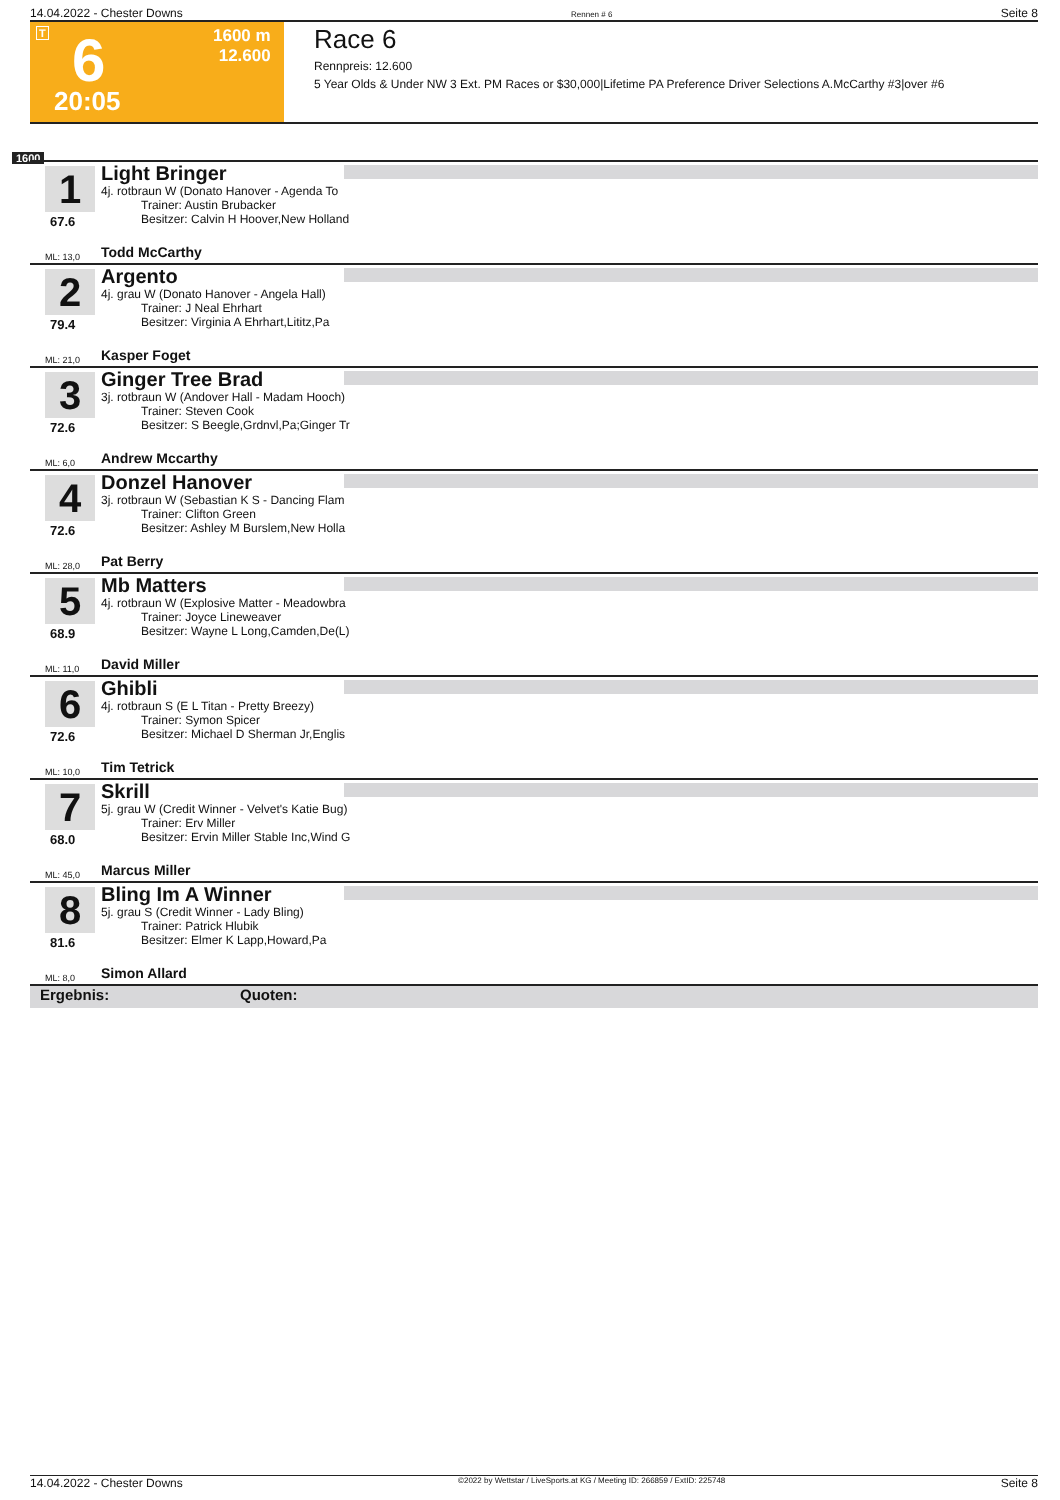14.04.2022 - Chester Downs Rennen # 6 Seite 8
T 6 1600 m
12.600
20:05
Race 6
Rennpreis: 12.600
5 Year Olds & Under NW 3 Ext. PM Races or $30,000|Lifetime PA Preference Driver Selections A.McCarthy #3|over #6
1600
1
67.6
Light Bringer
4j. rotbraun W (Donato Hanover - Agenda To
Trainer: Austin Brubacker
Besitzer: Calvin H Hoover,New Holland
ML: 13,0 Todd McCarthy
2
79.4
Argento
4j. grau W (Donato Hanover - Angela Hall)
Trainer: J Neal Ehrhart
Besitzer: Virginia A Ehrhart,Lititz,Pa
ML: 21,0 Kasper Foget
3
72.6
Ginger Tree Brad
3j. rotbraun W (Andover Hall - Madam Hooch)
Trainer: Steven Cook
Besitzer: S Beegle,Grdnvl,Pa;Ginger Tr
ML: 6,0 Andrew Mccarthy
4
72.6
Donzel Hanover
3j. rotbraun W (Sebastian K S - Dancing Flam
Trainer: Clifton Green
Besitzer: Ashley M Burslem,New Holla
ML: 28,0 Pat Berry
5
68.9
Mb Matters
4j. rotbraun W (Explosive Matter - Meadowbra
Trainer: Joyce Lineweaver
Besitzer: Wayne L Long,Camden,De(L)
ML: 11,0 David Miller
6
72.6
Ghibli
4j. rotbraun S (E L Titan - Pretty Breezy)
Trainer: Symon Spicer
Besitzer: Michael D Sherman Jr,Englis
ML: 10,0 Tim Tetrick
7
68.0
Skrill
5j. grau W (Credit Winner - Velvet's Katie Bug)
Trainer: Erv Miller
Besitzer: Ervin Miller Stable Inc,Wind G
ML: 45,0 Marcus Miller
8
81.6
Bling Im A Winner
5j. grau S (Credit Winner - Lady Bling)
Trainer: Patrick Hlubik
Besitzer: Elmer K Lapp,Howard,Pa
ML: 8,0 Simon Allard
Ergebnis: Quoten:
14.04.2022 - Chester Downs ©2022 by Wettstar / LiveSports.at KG / Meeting ID: 266859 / ExtID: 225748 Seite 8